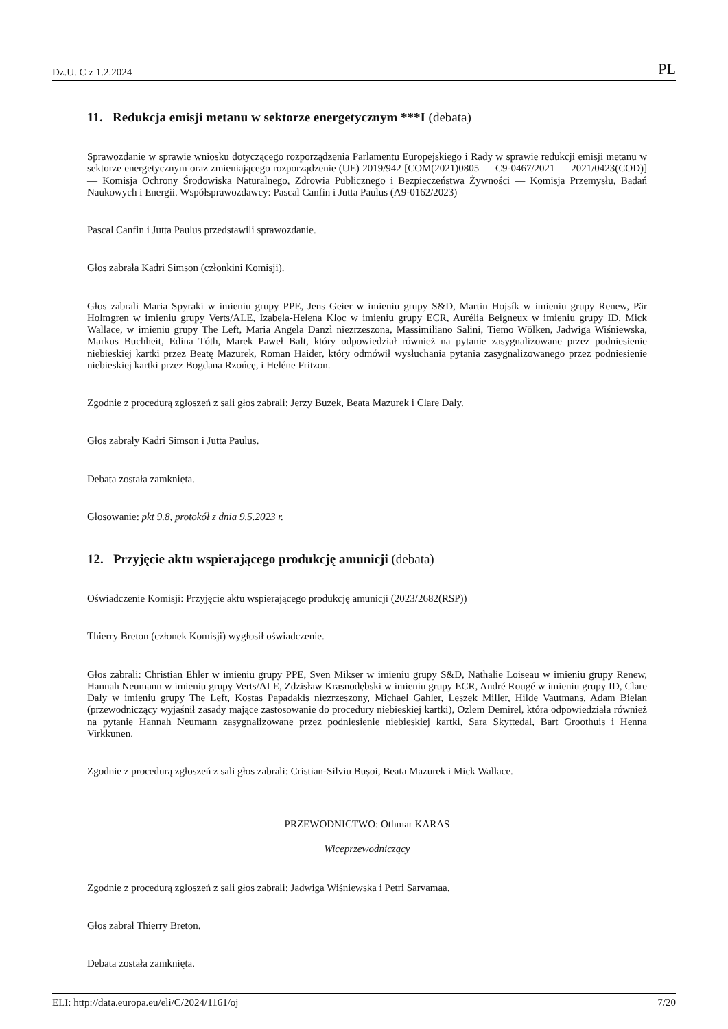Dz.U. C z 1.2.2024 PL
11. Redukcja emisji metanu w sektorze energetycznym ***I (debata)
Sprawozdanie w sprawie wniosku dotyczącego rozporządzenia Parlamentu Europejskiego i Rady w sprawie redukcji emisji metanu w sektorze energetycznym oraz zmieniającego rozporządzenie (UE) 2019/942 [COM(2021)0805 — C9-0467/2021 — 2021/0423(COD)] — Komisja Ochrony Środowiska Naturalnego, Zdrowia Publicznego i Bezpieczeństwa Żywności — Komisja Przemysłu, Badań Naukowych i Energii. Współsprawozdawcy: Pascal Canfin i Jutta Paulus (A9-0162/2023)
Pascal Canfin i Jutta Paulus przedstawili sprawozdanie.
Głos zabrała Kadri Simson (członkini Komisji).
Głos zabrali Maria Spyraki w imieniu grupy PPE, Jens Geier w imieniu grupy S&D, Martin Hojsík w imieniu grupy Renew, Pär Holmgren w imieniu grupy Verts/ALE, Izabela-Helena Kloc w imieniu grupy ECR, Aurélia Beigneux w imieniu grupy ID, Mick Wallace, w imieniu grupy The Left, Maria Angela Danzì niezrzeszona, Massimiliano Salini, Tiemo Wölken, Jadwiga Wiśniewska, Markus Buchheit, Edina Tóth, Marek Paweł Balt, który odpowiedział również na pytanie zasygnalizowane przez podniesienie niebieskiej kartki przez Beatę Mazurek, Roman Haider, który odmówił wysłuchania pytania zasygnalizowanego przez podniesienie niebieskiej kartki przez Bogdana Rzońcę, i Heléne Fritzon.
Zgodnie z procedurą zgłoszeń z sali głos zabrali: Jerzy Buzek, Beata Mazurek i Clare Daly.
Głos zabrały Kadri Simson i Jutta Paulus.
Debata została zamknięta.
Głosowanie: pkt 9.8, protokół z dnia 9.5.2023 r.
12. Przyjęcie aktu wspierającego produkcję amunicji (debata)
Oświadczenie Komisji: Przyjęcie aktu wspierającego produkcję amunicji (2023/2682(RSP))
Thierry Breton (członek Komisji) wygłosił oświadczenie.
Głos zabrali: Christian Ehler w imieniu grupy PPE, Sven Mikser w imieniu grupy S&D, Nathalie Loiseau w imieniu grupy Renew, Hannah Neumann w imieniu grupy Verts/ALE, Zdzisław Krasnodębski w imieniu grupy ECR, André Rougé w imieniu grupy ID, Clare Daly w imieniu grupy The Left, Kostas Papadakis niezrzeszony, Michael Gahler, Leszek Miller, Hilde Vautmans, Adam Bielan (przewodniczący wyjaśnił zasady mające zastosowanie do procedury niebieskiej kartki), Özlem Demirel, która odpowiedziała również na pytanie Hannah Neumann zasygnalizowane przez podniesienie niebieskiej kartki, Sara Skyttedal, Bart Groothuis i Henna Virkkunen.
Zgodnie z procedurą zgłoszeń z sali głos zabrali: Cristian-Silviu Bușoi, Beata Mazurek i Mick Wallace.
PRZEWODNICTWO: Othmar KARAS
Wiceprzewodniczący
Zgodnie z procedurą zgłoszeń z sali głos zabrali: Jadwiga Wiśniewska i Petri Sarvamaa.
Głos zabrał Thierry Breton.
Debata została zamknięta.
ELI: http://data.europa.eu/eli/C/2024/1161/oj 7/20